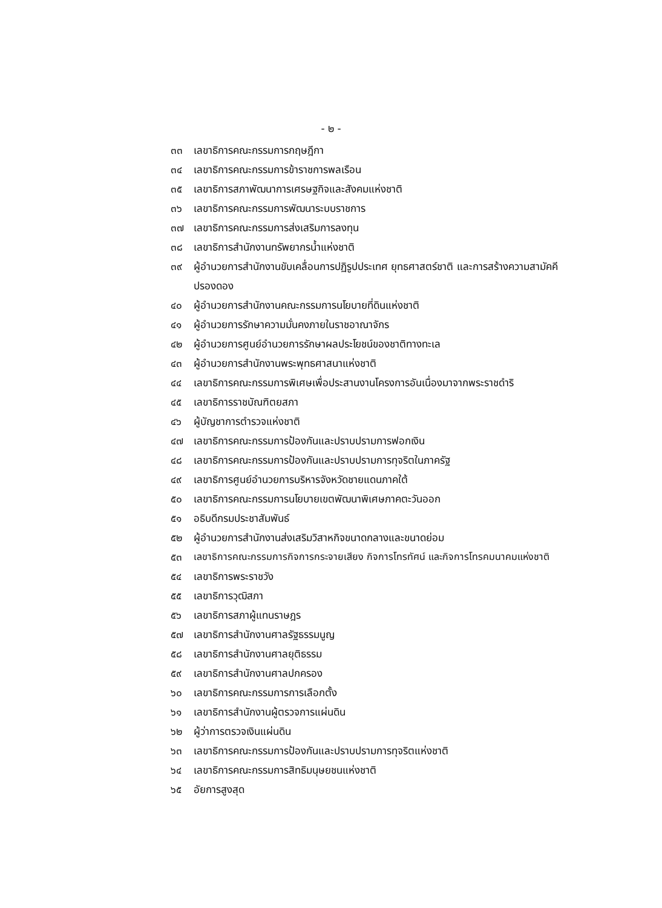- ๒ -
๓๓ เลขาธิการคณะกรรมการกฤษฎีกา
๓๔ เลขาธิการคณะกรรมการข้าราชการพลเรือน
๓๕ เลขาธิการสภาพัฒนาการเศรษฐกิจและสังคมแห่งชาติ
๓๖ เลขาธิการคณะกรรมการพัฒนาระบบราชการ
๓๗ เลขาธิการคณะกรรมการส่งเสริมการลงทุน
๓๘ เลขาธิการสำนักงานทรัพยากรน้ำแห่งชาติ
๓๙ ผู้อำนวยการสำนักงานขับเคลื่อนการปฏิรูปประเทศ ยุทธศาสตร์ชาติ และการสร้างความสามัคคีปรองดอง
๔๐ ผู้อำนวยการสำนักงานคณะกรรมการนโยบายที่ดินแห่งชาติ
๔๑ ผู้อำนวยการรักษาความมั่นคงภายในราชอาณาจักร
๔๒ ผู้อำนวยการศูนย์อำนวยการรักษาผลประโยชน์ของชาติทางทะเล
๔๓ ผู้อำนวยการสำนักงานพระพุทธศาสนาแห่งชาติ
๔๔ เลขาธิการคณะกรรมการพิเศษเพื่อประสานงานโครงการอันเนื่องมาจากพระราชดำริ
๔๕ เลขาธิการราชบัณฑิตยสภา
๔๖ ผู้บัญชาการตำรวจแห่งชาติ
๔๗ เลขาธิการคณะกรรมการป้องกันและปราบปรามการฟอกเงิน
๔๘ เลขาธิการคณะกรรมการป้องกันและปราบปรามการทุจริตในภาครัฐ
๔๙ เลขาธิการศูนย์อำนวยการบริหารจังหวัดชายแดนภาคใต้
๕๐ เลขาธิการคณะกรรมการนโยบายเขตพัฒนาพิเศษภาคตะวันออก
๕๑ อธิบดีกรมประชาสัมพันธ์
๕๒ ผู้อำนวยการสำนักงานส่งเสริมวิสาหกิจขนาดกลางและขนาดย่อม
๕๓ เลขาธิการคณะกรรมการกิจการกระจายเสียง กิจการโทรทัศน์ และกิจการโทรคมนาคมแห่งชาติ
๕๔ เลขาธิการพระราชวัง
๕๕ เลขาธิการวุฒิสภา
๕๖ เลขาธิการสภาผู้แทนราษฎร
๕๗ เลขาธิการสำนักงานศาลรัฐธรรมนูญ
๕๘ เลขาธิการสำนักงานศาลยุติธรรม
๕๙ เลขาธิการสำนักงานศาลปกครอง
๖๐ เลขาธิการคณะกรรมการการเลือกตั้ง
๖๑ เลขาธิการสำนักงานผู้ตรวจการแผ่นดิน
๖๒ ผู้ว่าการตรวจเงินแผ่นดิน
๖๓ เลขาธิการคณะกรรมการป้องกันและปราบปรามการทุจริตแห่งชาติ
๖๔ เลขาธิการคณะกรรมการสิทธิมนุษยชนแห่งชาติ
๖๕ อัยการสูงสุด